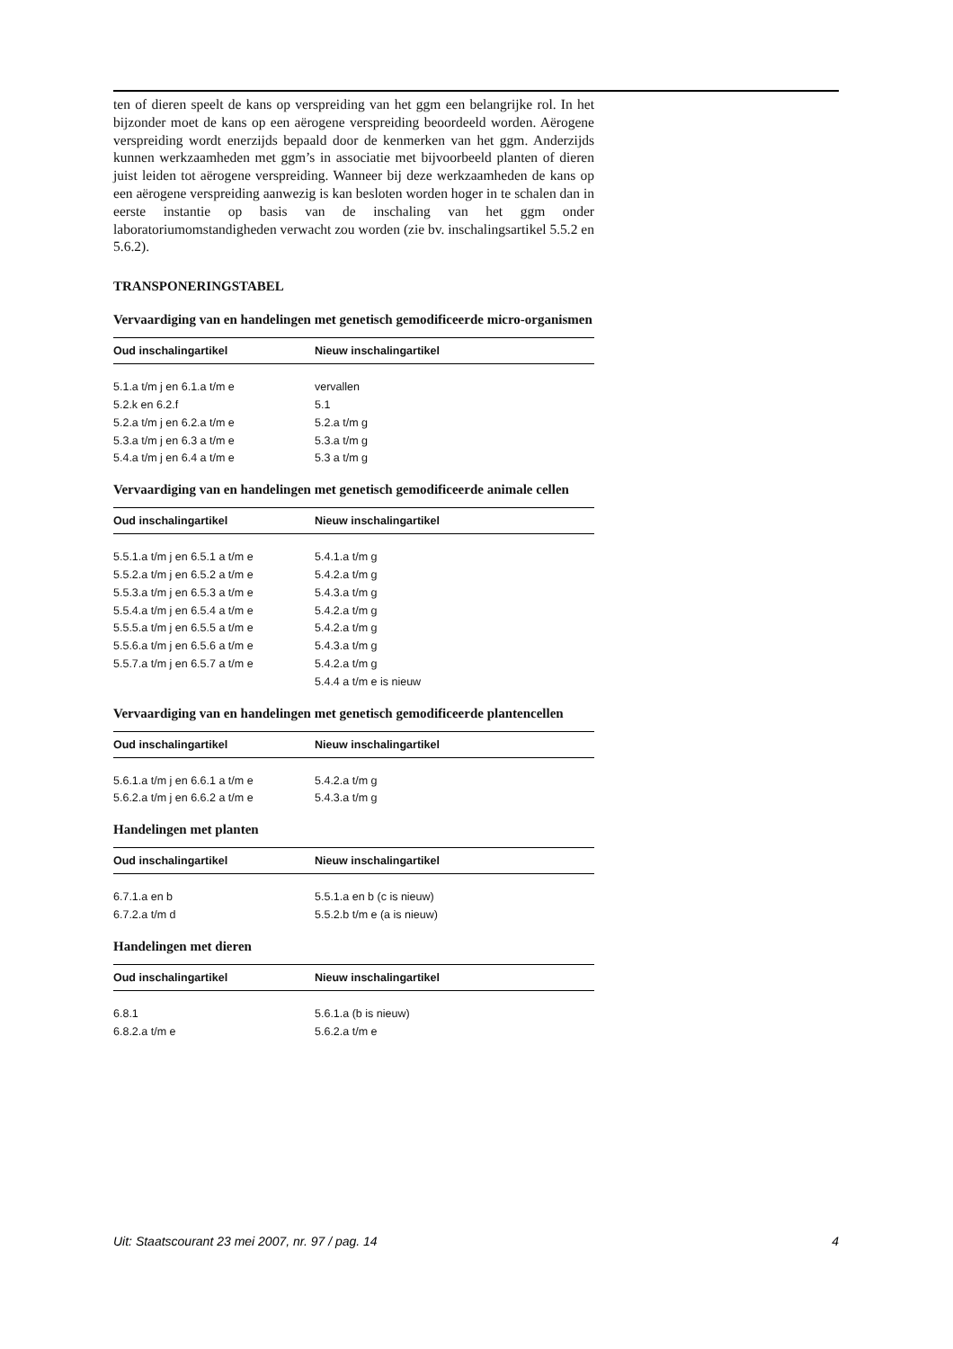ten of dieren speelt de kans op verspreiding van het ggm een belangrijke rol. In het bijzonder moet de kans op een aërogene verspreiding beoordeeld worden. Aërogene verspreiding wordt enerzijds bepaald door de kenmerken van het ggm. Anderzijds kunnen werkzaamheden met ggm’s in associatie met bijvoorbeeld planten of dieren juist leiden tot aërogene verspreiding. Wanneer bij deze werkzaamheden de kans op een aërogene verspreiding aanwezig is kan besloten worden hoger in te schalen dan in eerste instantie op basis van de inschaling van het ggm onder laboratoriumomstandigheden verwacht zou worden (zie bv. inschalingsartikel 5.5.2 en 5.6.2).
TRANSPONERINGSTABEL
Vervaardiging van en handelingen met genetisch gemodificeerde micro-organismen
| Oud inschalingartikel | Nieuw inschalingartikel |
| --- | --- |
| 5.1.a t/m j en 6.1.a t/m e | vervallen |
| 5.2.k en 6.2.f | 5.1 |
| 5.2.a t/m j en 6.2.a t/m e | 5.2.a t/m g |
| 5.3.a t/m j en 6.3 a t/m e | 5.3.a t/m g |
| 5.4.a t/m j en 6.4 a t/m e | 5.3 a t/m g |
Vervaardiging van en handelingen met genetisch gemodificeerde animale cellen
| Oud inschalingartikel | Nieuw inschalingartikel |
| --- | --- |
| 5.5.1.a t/m j en 6.5.1 a t/m e | 5.4.1.a t/m g |
| 5.5.2.a t/m j en 6.5.2 a t/m e | 5.4.2.a t/m g |
| 5.5.3.a t/m j en 6.5.3 a t/m e | 5.4.3.a t/m g |
| 5.5.4.a t/m j en 6.5.4 a t/m e | 5.4.2.a t/m g |
| 5.5.5.a t/m j en 6.5.5 a t/m e | 5.4.2.a t/m g |
| 5.5.6.a t/m j en 6.5.6 a t/m e | 5.4.3.a t/m g |
| 5.5.7.a t/m j en 6.5.7 a t/m e | 5.4.2.a t/m g |
| | 5.4.4 a t/m e is nieuw |
Vervaardiging van en handelingen met genetisch gemodificeerde plantencellen
| Oud inschalingartikel | Nieuw inschalingartikel |
| --- | --- |
| 5.6.1.a t/m j en 6.6.1 a t/m e | 5.4.2.a t/m g |
| 5.6.2.a t/m j en 6.6.2 a t/m e | 5.4.3.a t/m g |
Handelingen met planten
| Oud inschalingartikel | Nieuw inschalingartikel |
| --- | --- |
| 6.7.1.a en b | 5.5.1.a en b (c is nieuw) |
| 6.7.2.a t/m d | 5.5.2.b t/m e (a is nieuw) |
Handelingen met dieren
| Oud inschalingartikel | Nieuw inschalingartikel |
| --- | --- |
| 6.8.1 | 5.6.1.a (b is nieuw) |
| 6.8.2.a t/m e | 5.6.2.a t/m e |
Uit: Staatscourant 23 mei 2007, nr. 97 / pag. 14 4